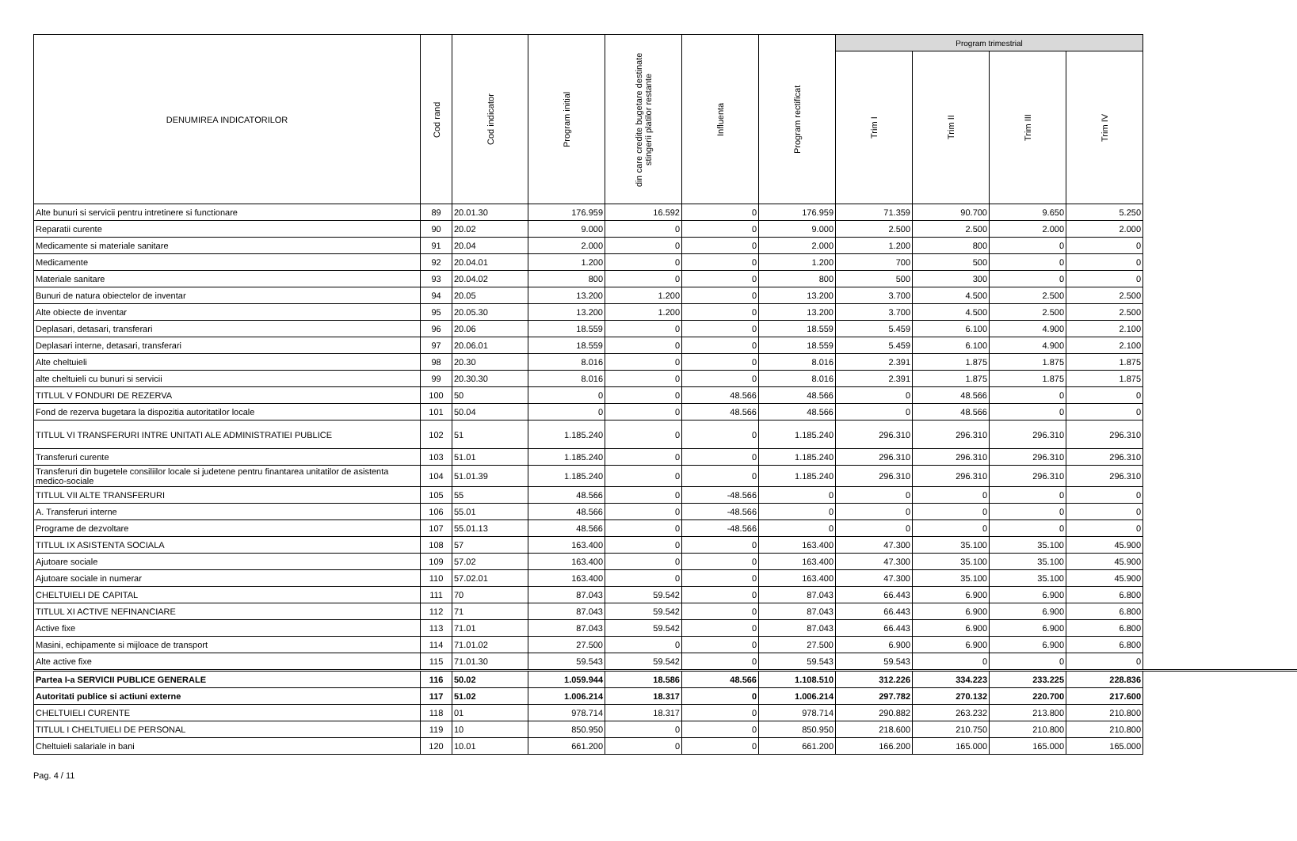| DENUMIREA INDICATORILOR | Cod rand | Cod indicator | Program initial | din care credite bugetare destinate stingerii platilor restante | Influenta | Program rectificat | Program trimestrial | | | |
| --- | --- | --- | --- | --- | --- | --- | --- | --- | --- | --- |
| | | | | | | | Trim I | Trim II | Trim III | Trim IV |
| Alte bunuri si servicii pentru intretinere si functionare | 89 | 20.01.30 | 176.959 | 16.592 | 0 | 176.959 | 71.359 | 90.700 | 9.650 | 5.250 |
| Reparatii curente | 90 | 20.02 | 9.000 | 0 | 0 | 9.000 | 2.500 | 2.500 | 2.000 | 2.000 |
| Medicamente si materiale sanitare | 91 | 20.04 | 2.000 | 0 | 0 | 2.000 | 1.200 | 800 | 0 | 0 |
| Medicamente | 92 | 20.04.01 | 1.200 | 0 | 0 | 1.200 | 700 | 500 | 0 | 0 |
| Materiale sanitare | 93 | 20.04.02 | 800 | 0 | 0 | 800 | 500 | 300 | 0 | 0 |
| Bunuri de natura obiectelor de inventar | 94 | 20.05 | 13.200 | 1.200 | 0 | 13.200 | 3.700 | 4.500 | 2.500 | 2.500 |
| Alte obiecte de inventar | 95 | 20.05.30 | 13.200 | 1.200 | 0 | 13.200 | 3.700 | 4.500 | 2.500 | 2.500 |
| Deplasari, detasari, transferari | 96 | 20.06 | 18.559 | 0 | 0 | 18.559 | 5.459 | 6.100 | 4.900 | 2.100 |
| Deplasari interne, detasari, transferari | 97 | 20.06.01 | 18.559 | 0 | 0 | 18.559 | 5.459 | 6.100 | 4.900 | 2.100 |
| Alte cheltuieli | 98 | 20.30 | 8.016 | 0 | 0 | 8.016 | 2.391 | 1.875 | 1.875 | 1.875 |
| alte cheltuieli cu bunuri si servicii | 99 | 20.30.30 | 8.016 | 0 | 0 | 8.016 | 2.391 | 1.875 | 1.875 | 1.875 |
| TITLUL V FONDURI DE REZERVA | 100 | 50 | 0 | 0 | 48.566 | 48.566 | 0 | 48.566 | 0 | 0 |
| Fond de rezerva bugetara la dispozitia autoritatilor locale | 101 | 50.04 | 0 | 0 | 48.566 | 48.566 | 0 | 48.566 | 0 | 0 |
| TITLUL VI TRANSFERURI INTRE UNITATI ALE ADMINISTRATIEI PUBLICE | 102 | 51 | 1.185.240 | 0 | 0 | 1.185.240 | 296.310 | 296.310 | 296.310 | 296.310 |
| Transferuri curente | 103 | 51.01 | 1.185.240 | 0 | 0 | 1.185.240 | 296.310 | 296.310 | 296.310 | 296.310 |
| Transferuri din bugetele consiliilor locale si judetene pentru finantarea unitatilor de asistenta medico-sociale | 104 | 51.01.39 | 1.185.240 | 0 | 0 | 1.185.240 | 296.310 | 296.310 | 296.310 | 296.310 |
| TITLUL VII ALTE TRANSFERURI | 105 | 55 | 48.566 | 0 | -48.566 | 0 | 0 | 0 | 0 | 0 |
| A. Transferuri interne | 106 | 55.01 | 48.566 | 0 | -48.566 | 0 | 0 | 0 | 0 | 0 |
| Programe de dezvoltare | 107 | 55.01.13 | 48.566 | 0 | -48.566 | 0 | 0 | 0 | 0 | 0 |
| TITLUL IX ASISTENTA SOCIALA | 108 | 57 | 163.400 | 0 | 0 | 163.400 | 47.300 | 35.100 | 35.100 | 45.900 |
| Ajutoare sociale | 109 | 57.02 | 163.400 | 0 | 0 | 163.400 | 47.300 | 35.100 | 35.100 | 45.900 |
| Ajutoare sociale in numerar | 110 | 57.02.01 | 163.400 | 0 | 0 | 163.400 | 47.300 | 35.100 | 35.100 | 45.900 |
| CHELTUIELI DE CAPITAL | 111 | 70 | 87.043 | 59.542 | 0 | 87.043 | 66.443 | 6.900 | 6.900 | 6.800 |
| TITLUL XI ACTIVE NEFINANCIARE | 112 | 71 | 87.043 | 59.542 | 0 | 87.043 | 66.443 | 6.900 | 6.900 | 6.800 |
| Active fixe | 113 | 71.01 | 87.043 | 59.542 | 0 | 87.043 | 66.443 | 6.900 | 6.900 | 6.800 |
| Masini, echipamente si mijloace de transport | 114 | 71.01.02 | 27.500 | 0 | 0 | 27.500 | 6.900 | 6.900 | 6.900 | 6.800 |
| Alte active fixe | 115 | 71.01.30 | 59.543 | 59.542 | 0 | 59.543 | 59.543 | 0 | 0 | 0 |
| Partea I-a SERVICII PUBLICE GENERALE | 116 | 50.02 | 1.059.944 | 18.586 | 48.566 | 1.108.510 | 312.226 | 334.223 | 233.225 | 228.836 |
| Autoritati publice si actiuni externe | 117 | 51.02 | 1.006.214 | 18.317 | 0 | 1.006.214 | 297.782 | 270.132 | 220.700 | 217.600 |
| CHELTUIELI CURENTE | 118 | 01 | 978.714 | 18.317 | 0 | 978.714 | 290.882 | 263.232 | 213.800 | 210.800 |
| TITLUL I CHELTUIELI DE PERSONAL | 119 | 10 | 850.950 | 0 | 0 | 850.950 | 218.600 | 210.750 | 210.800 | 210.800 |
| Cheltuieli salariale in bani | 120 | 10.01 | 661.200 | 0 | 0 | 661.200 | 166.200 | 165.000 | 165.000 | 165.000 |
Pag. 4 / 11